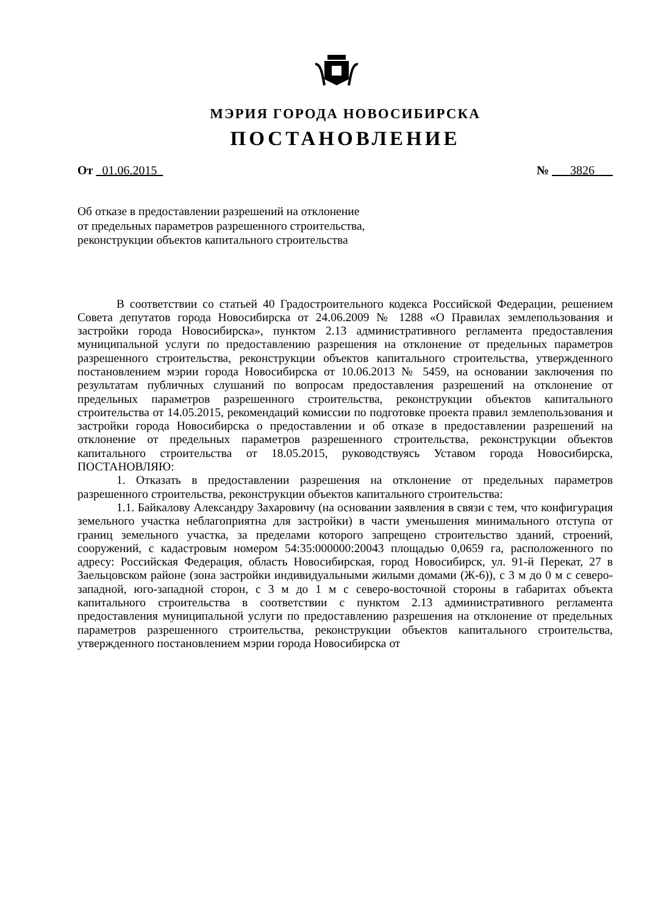МЭРИЯ ГОРОДА НОВОСИБИРСКА
ПОСТАНОВЛЕНИЕ
От 01.06.2015 № 3826
Об отказе в предоставлении разрешений на отклонение
от предельных параметров разрешенного строительства,
реконструкции объектов капитального строительства
В соответствии со статьей 40 Градостроительного кодекса Российской Федерации, решением Совета депутатов города Новосибирска от 24.06.2009 № 1288 «О Правилах землепользования и застройки города Новосибирска», пунктом 2.13 административного регламента предоставления муниципальной услуги по предоставлению разрешения на отклонение от предельных параметров разрешенного строительства, реконструкции объектов капитального строительства, утвержденного постановлением мэрии города Новосибирска от 10.06.2013 № 5459, на основании заключения по результатам публичных слушаний по вопросам предоставления разрешений на отклонение от предельных параметров разрешенного строительства, реконструкции объектов капитального строительства от 14.05.2015, рекомендаций комиссии по подготовке проекта правил землепользования и застройки города Новосибирска о предоставлении и об отказе в предоставлении разрешений на отклонение от предельных параметров разрешенного строительства, реконструкции объектов капитального строительства от 18.05.2015, руководствуясь Уставом города Новосибирска, ПОСТАНОВЛЯЮ:
1. Отказать в предоставлении разрешения на отклонение от предельных параметров разрешенного строительства, реконструкции объектов капитального строительства:
1.1. Байкалову Александру Захаровичу (на основании заявления в связи с тем, что конфигурация земельного участка неблагоприятна для застройки) в части уменьшения минимального отступа от границ земельного участка, за пределами которого запрещено строительство зданий, строений, сооружений, с кадастровым номером 54:35:000000:20043 площадью 0,0659 га, расположенного по адресу: Российская Федерация, область Новосибирская, город Новосибирск, ул. 91-й Перекат, 27 в Заельцовском районе (зона застройки индивидуальными жилыми домами (Ж-6)), с 3 м до 0 м с северо-западной, юго-западной сторон, с 3 м до 1 м с северо-восточной стороны в габаритах объекта капитального строительства в соответствии с пунктом 2.13 административного регламента предоставления муниципальной услуги по предоставлению разрешения на отклонение от предельных параметров разрешенного строительства, реконструкции объектов капитального строительства, утвержденного постановлением мэрии города Новосибирска от